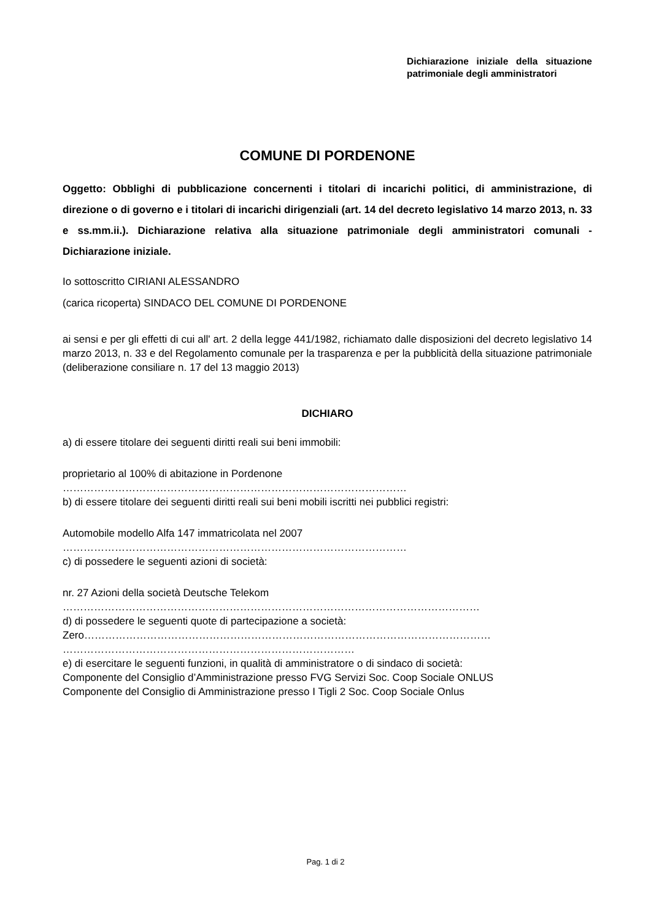Dichiarazione iniziale della situazione patrimoniale degli amministratori
COMUNE DI PORDENONE
Oggetto: Obblighi di pubblicazione concernenti i titolari di incarichi politici, di amministrazione, di direzione o di governo e i titolari di incarichi dirigenziali (art. 14 del decreto legislativo 14 marzo 2013, n. 33 e ss.mm.ii.). Dichiarazione relativa alla situazione patrimoniale degli amministratori comunali - Dichiarazione iniziale.
Io sottoscritto CIRIANI ALESSANDRO
(carica ricoperta) SINDACO DEL COMUNE DI PORDENONE
ai sensi e per gli effetti di cui all' art. 2 della legge 441/1982, richiamato dalle disposizioni del decreto legislativo 14 marzo 2013, n. 33 e del Regolamento comunale per la trasparenza e per la pubblicità della situazione patrimoniale (deliberazione consiliare n. 17 del 13 maggio 2013)
DICHIARO
a) di essere titolare dei seguenti diritti reali sui beni immobili:
proprietario al 100% di abitazione in Pordenone
………………………………………………………………………………………
b) di essere titolare dei seguenti diritti reali sui beni mobili iscritti nei pubblici registri:
Automobile modello Alfa 147 immatricolata nel 2007
………………………………………………………………………………………
c) di possedere le seguenti azioni di società:
nr. 27 Azioni della società Deutsche Telekom
…………………………………………………………………………………………………………
d) di possedere le seguenti quote di partecipazione a società:
Zero………………………………………………………………………………………………………
…………………………………………………………………………
e) di esercitare le seguenti funzioni, in qualità di amministratore o di sindaco di società:
Componente del Consiglio d’Amministrazione presso FVG Servizi Soc. Coop Sociale ONLUS
Componente del Consiglio di Amministrazione presso I Tigli 2 Soc. Coop Sociale Onlus
Pag. 1 di 2